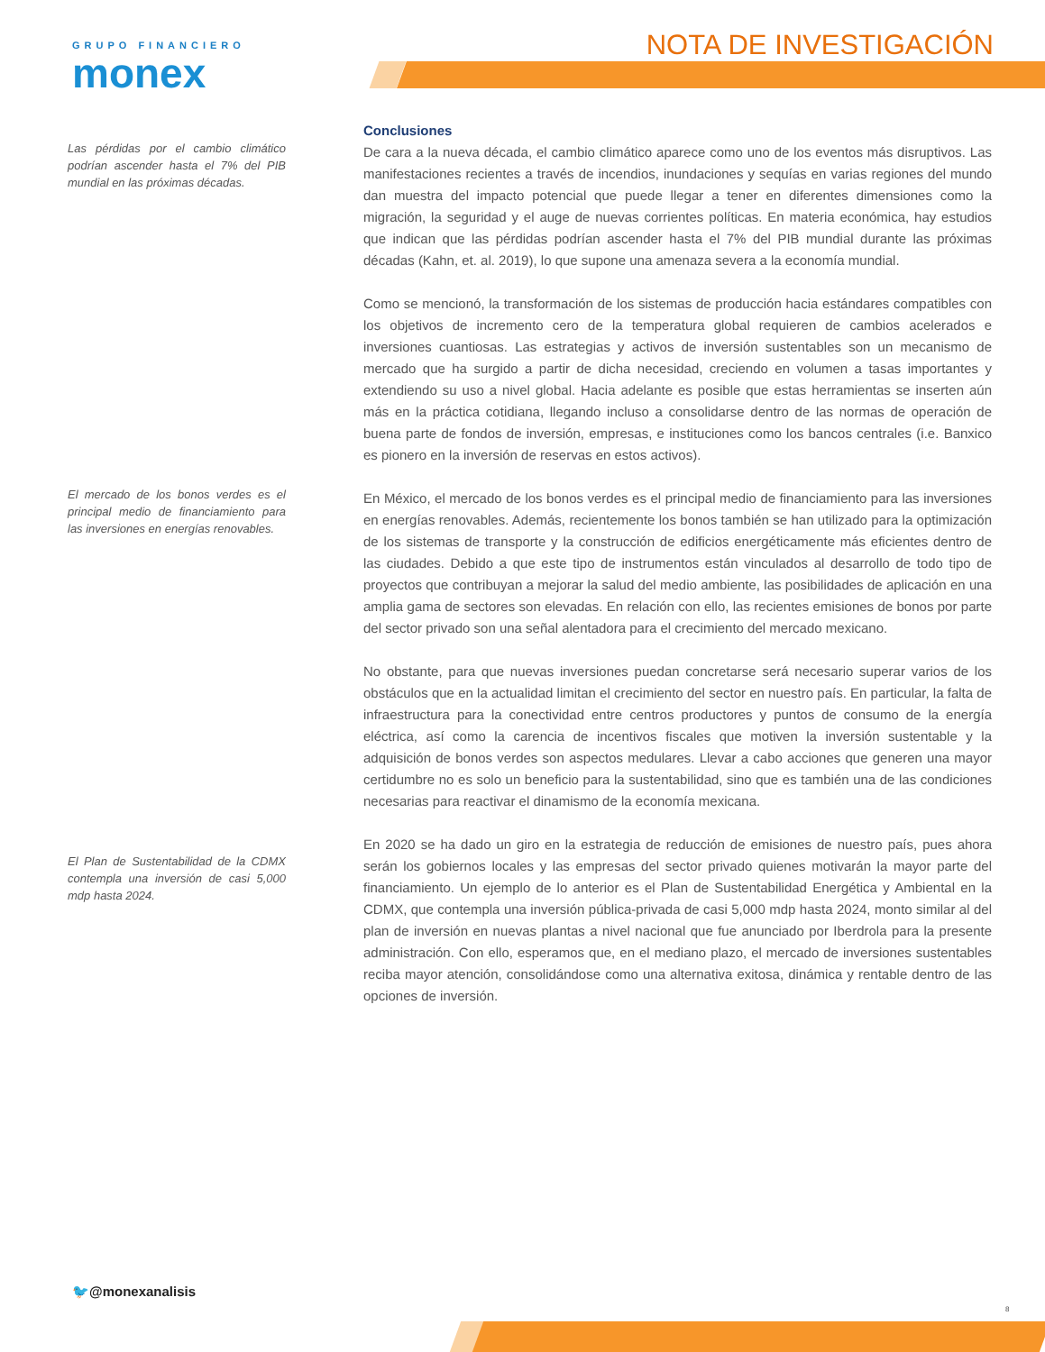GRUPO FINANCIERO
monex
NOTA DE INVESTIGACIÓN
Las pérdidas por el cambio climático podrían ascender hasta el 7% del PIB mundial en las próximas décadas.
Conclusiones
De cara a la nueva década, el cambio climático aparece como uno de los eventos más disruptivos. Las manifestaciones recientes a través de incendios, inundaciones y sequías en varias regiones del mundo dan muestra del impacto potencial que puede llegar a tener en diferentes dimensiones como la migración, la seguridad y el auge de nuevas corrientes políticas. En materia económica, hay estudios que indican que las pérdidas podrían ascender hasta el 7% del PIB mundial durante las próximas décadas (Kahn, et. al. 2019), lo que supone una amenaza severa a la economía mundial.
Como se mencionó, la transformación de los sistemas de producción hacia estándares compatibles con los objetivos de incremento cero de la temperatura global requieren de cambios acelerados e inversiones cuantiosas. Las estrategias y activos de inversión sustentables son un mecanismo de mercado que ha surgido a partir de dicha necesidad, creciendo en volumen a tasas importantes y extendiendo su uso a nivel global. Hacia adelante es posible que estas herramientas se inserten aún más en la práctica cotidiana, llegando incluso a consolidarse dentro de las normas de operación de buena parte de fondos de inversión, empresas, e instituciones como los bancos centrales (i.e. Banxico es pionero en la inversión de reservas en estos activos).
En México, el mercado de los bonos verdes es el principal medio de financiamiento para las inversiones en energías renovables. Además, recientemente los bonos también se han utilizado para la optimización de los sistemas de transporte y la construcción de edificios energéticamente más eficientes dentro de las ciudades. Debido a que este tipo de instrumentos están vinculados al desarrollo de todo tipo de proyectos que contribuyan a mejorar la salud del medio ambiente, las posibilidades de aplicación en una amplia gama de sectores son elevadas. En relación con ello, las recientes emisiones de bonos por parte del sector privado son una señal alentadora para el crecimiento del mercado mexicano.
No obstante, para que nuevas inversiones puedan concretarse será necesario superar varios de los obstáculos que en la actualidad limitan el crecimiento del sector en nuestro país. En particular, la falta de infraestructura para la conectividad entre centros productores y puntos de consumo de la energía eléctrica, así como la carencia de incentivos fiscales que motiven la inversión sustentable y la adquisición de bonos verdes son aspectos medulares. Llevar a cabo acciones que generen una mayor certidumbre no es solo un beneficio para la sustentabilidad, sino que es también una de las condiciones necesarias para reactivar el dinamismo de la economía mexicana.
En 2020 se ha dado un giro en la estrategia de reducción de emisiones de nuestro país, pues ahora serán los gobiernos locales y las empresas del sector privado quienes motivarán la mayor parte del financiamiento. Un ejemplo de lo anterior es el Plan de Sustentabilidad Energética y Ambiental en la CDMX, que contempla una inversión pública-privada de casi 5,000 mdp hasta 2024, monto similar al del plan de inversión en nuevas plantas a nivel nacional que fue anunciado por Iberdrola para la presente administración. Con ello, esperamos que, en el mediano plazo, el mercado de inversiones sustentables reciba mayor atención, consolidándose como una alternativa exitosa, dinámica y rentable dentro de las opciones de inversión.
El mercado de los bonos verdes es el principal medio de financiamiento para las inversiones en energías renovables.
El Plan de Sustentabilidad de la CDMX contempla una inversión de casi 5,000 mdp hasta 2024.
🐦@monexanalisis
8